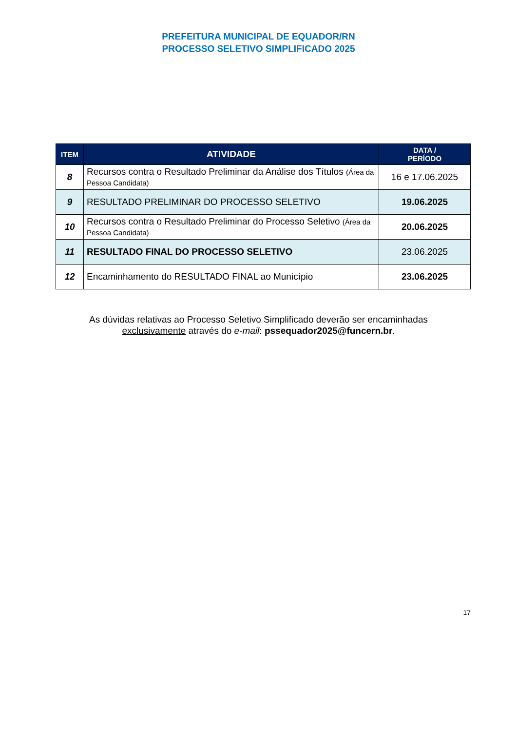PREFEITURA MUNICIPAL DE EQUADOR/RN
PROCESSO SELETIVO SIMPLIFICADO 2025
| ITEM | ATIVIDADE | DATA / PERÍODO |
| --- | --- | --- |
| 8 | Recursos contra o Resultado Preliminar da Análise dos Títulos (Área da Pessoa Candidata) | 16 e 17.06.2025 |
| 9 | RESULTADO PRELIMINAR DO PROCESSO SELETIVO | 19.06.2025 |
| 10 | Recursos contra o Resultado Preliminar do Processo Seletivo (Área da Pessoa Candidata) | 20.06.2025 |
| 11 | RESULTADO FINAL DO PROCESSO SELETIVO | 23.06.2025 |
| 12 | Encaminhamento do RESULTADO FINAL ao Município | 23.06.2025 |
As dúvidas relativas ao Processo Seletivo Simplificado deverão ser encaminhadas
exclusivamente através do e-mail: pssequador2025@funcern.br.
17